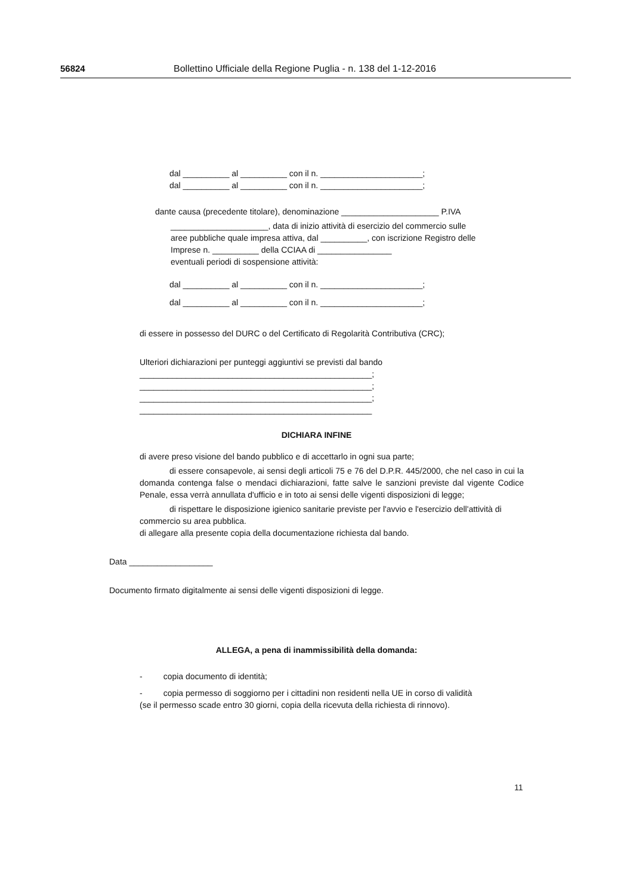56824 Bollettino Ufficiale della Regione Puglia - n. 138 del 1-12-2016
dal __________ al __________ con il n. ______________________;
dal __________ al __________ con il n. ______________________;
dante causa (precedente titolare), denominazione _____________________ P.IVA
_____________________, data di inizio attività di esercizio del commercio sulle
aree pubbliche quale impresa attiva, dal __________, con iscrizione Registro delle
Imprese n. __________ della CCIAA di ________________
eventuali periodi di sospensione attività:
dal __________ al __________ con il n. ______________________;
dal __________ al __________ con il n. ______________________;
di essere in possesso del DURC o del Certificato di Regolarità Contributiva (CRC);
Ulteriori dichiarazioni per punteggi aggiuntivi se previsti dal bando
__________________________________________________;
__________________________________________________;
__________________________________________________;
__________________________________________________
DICHIARA INFINE
di avere preso visione del bando pubblico e di accettarlo in ogni sua parte;
di essere consapevole, ai sensi degli articoli 75 e 76 del D.P.R. 445/2000, che nel caso in cui la domanda contenga false o mendaci dichiarazioni, fatte salve le sanzioni previste dal vigente Codice Penale, essa verrà annullata d'ufficio e in toto ai sensi delle vigenti disposizioni di legge;
di rispettare le disposizione igienico sanitarie previste per l'avvio e l'esercizio dell'attività di commercio su area pubblica.
di allegare alla presente copia della documentazione richiesta dal bando.
Data __________________
Documento firmato digitalmente ai sensi delle vigenti disposizioni di legge.
ALLEGA, a pena di inammissibilità della domanda:
- copia documento di identità;
- copia permesso di soggiorno per i cittadini non residenti nella UE in corso di validità
(se il permesso scade entro 30 giorni, copia della ricevuta della richiesta di rinnovo).
11